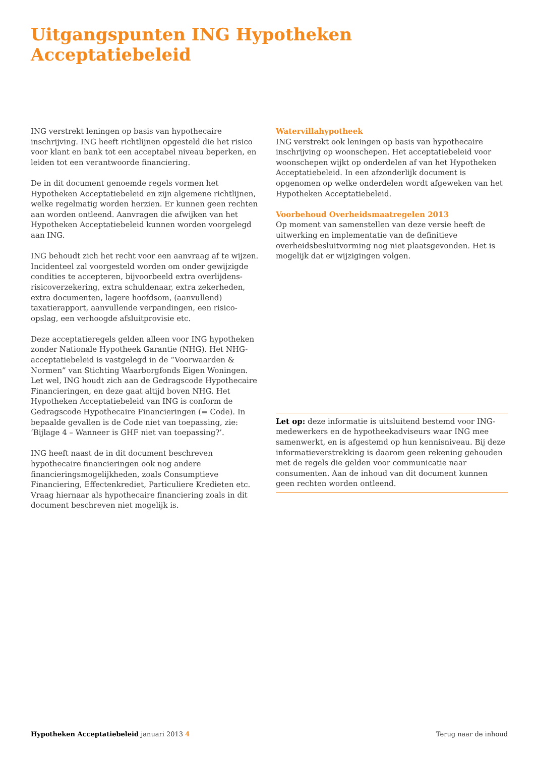Uitgangspunten ING Hypotheken
Acceptatiebeleid
ING verstrekt leningen op basis van hypothecaire inschrijving. ING heeft richtlijnen opgesteld die het risico voor klant en bank tot een acceptabel niveau beperken, en leiden tot een verantwoorde financiering.
De in dit document genoemde regels vormen het Hypotheken Acceptatiebeleid en zijn algemene richtlijnen, welke regelmatig worden herzien. Er kunnen geen rechten aan worden ontleend. Aanvragen die afwijken van het Hypotheken Acceptatiebeleid kunnen worden voorgelegd aan ING.
ING behoudt zich het recht voor een aanvraag af te wijzen. Incidenteel zal voorgesteld worden om onder gewijzigde condities te accepteren, bijvoorbeeld extra overlijdens-risicoverzekering, extra schuldenaar, extra zekerheden, extra documenten, lagere hoofdsom, (aanvullend) taxatierapport, aanvullende verpandingen, een risico-opslag, een verhoogde afsluitprovisie etc.
Deze acceptatieregels gelden alleen voor ING hypotheken zonder Nationale Hypotheek Garantie (NHG). Het NHG-acceptatiebeleid is vastgelegd in de “Voorwaarden & Normen” van Stichting Waarborgfonds Eigen Woningen. Let wel, ING houdt zich aan de Gedragscode Hypothecaire Financieringen, en deze gaat altijd boven NHG. Het Hypotheken Acceptatiebeleid van ING is conform de Gedragscode Hypothecaire Financieringen (= Code). In bepaalde gevallen is de Code niet van toepassing, zie: ‘Bijlage 4 – Wanneer is GHF niet van toepassing?’.
ING heeft naast de in dit document beschreven hypothecaire financieringen ook nog andere financieringsmogelijkheden, zoals Consumptieve Financiering, Effectenkrediet, Particuliere Kredieten etc. Vraag hiernaar als hypothecaire financiering zoals in dit document beschreven niet mogelijk is.
Watervillahypotheek
ING verstrekt ook leningen op basis van hypothecaire inschrijving op woonschepen. Het acceptatiebeleid voor woonschepen wijkt op onderdelen af van het Hypotheken Acceptatiebeleid. In een afzonderlijk document is opgenomen op welke onderdelen wordt afgeweken van het Hypotheken Acceptatiebeleid.
Voorbehoud Overheidsmaatregelen 2013
Op moment van samenstellen van deze versie heeft de uitwerking en implementatie van de definitieve overheidsbesluitvorming nog niet plaatsgevonden. Het is mogelijk dat er wijzigingen volgen.
Let op: deze informatie is uitsluitend bestemd voor ING-medewerkers en de hypotheekadviseurs waar ING mee samenwerkt, en is afgestemd op hun kennisniveau. Bij deze informatieverstrekking is daarom geen rekening gehouden met de regels die gelden voor communicatie naar consumenten. Aan de inhoud van dit document kunnen geen rechten worden ontleend.
Hypotheken Acceptatiebeleid januari 2013 4 Terug naar de inhoud